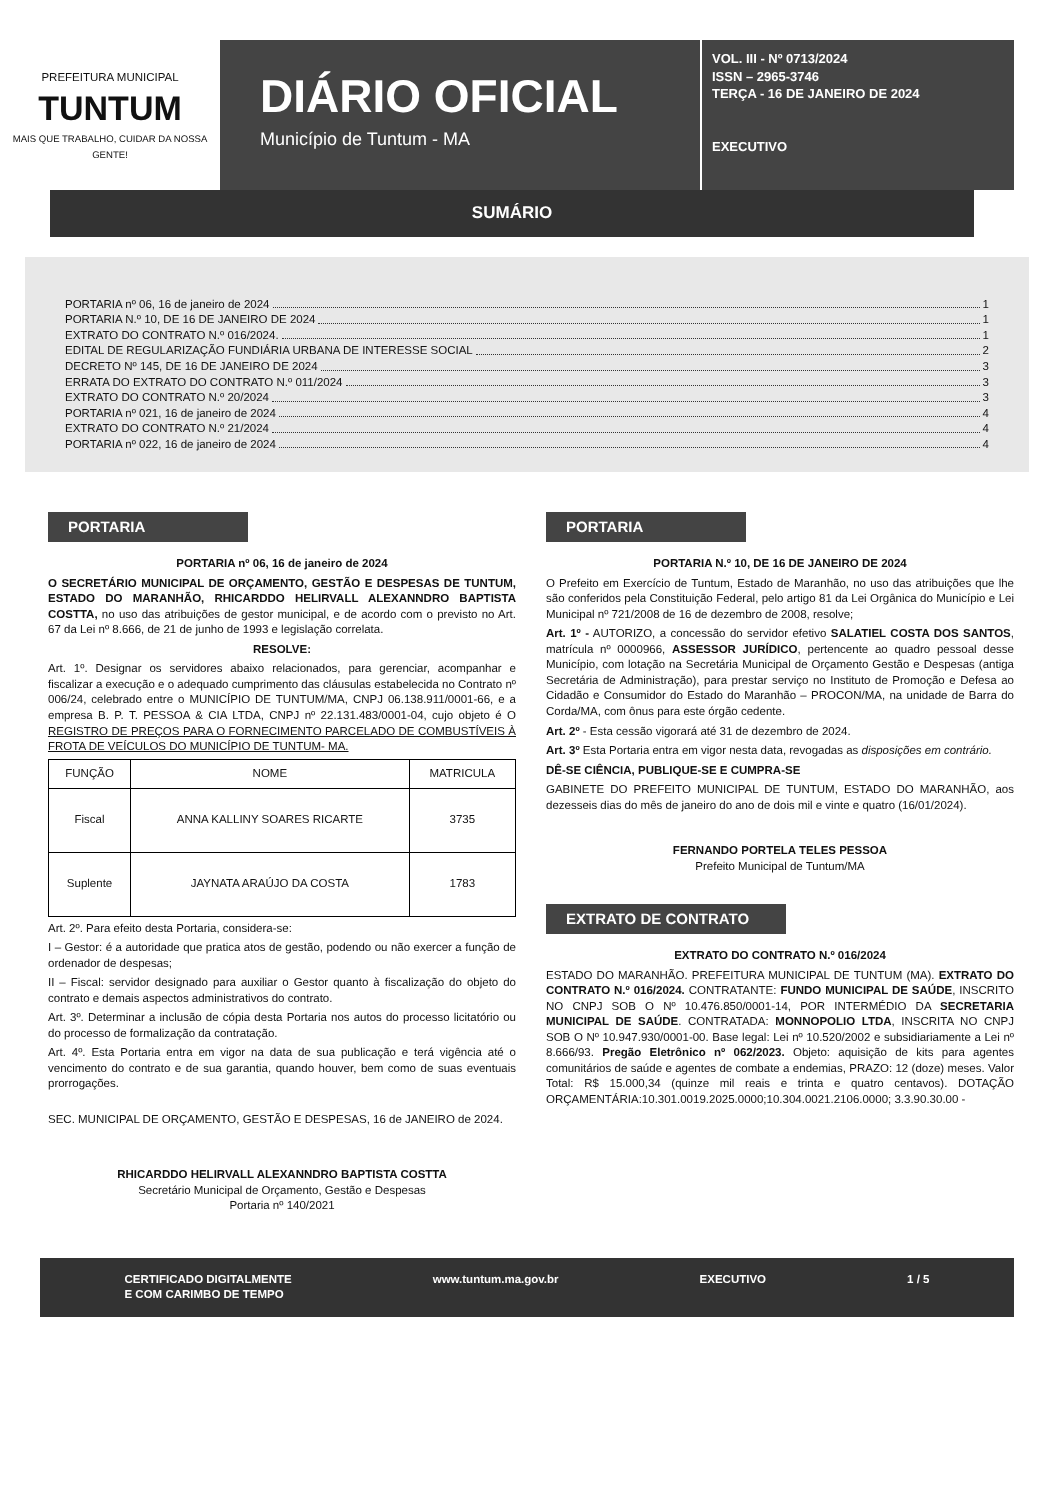PREFEITURA MUNICIPAL
TUNTUM
MAIS QUE TRABALHO, CUIDAR DA NOSSA GENTE!
DIÁRIO OFICIAL
Município de Tuntum - MA
VOL. III - Nº 0713/2024
ISSN – 2965-3746
TERÇA - 16 DE JANEIRO DE 2024
EXECUTIVO
SUMÁRIO
PORTARIA nº 06, 16 de janeiro de 2024 1
PORTARIA N.º 10, DE 16 DE JANEIRO DE 2024 1
EXTRATO DO CONTRATO N.º 016/2024. 1
EDITAL DE REGULARIZAÇÃO FUNDIÁRIA URBANA DE INTERESSE SOCIAL 2
DECRETO Nº 145, DE 16 DE JANEIRO DE 2024 3
ERRATA DO EXTRATO DO CONTRATO N.º 011/2024 3
EXTRATO DO CONTRATO N.º 20/2024 3
PORTARIA nº 021, 16 de janeiro de 2024 4
EXTRATO DO CONTRATO N.º 21/2024 4
PORTARIA nº 022, 16 de janeiro de 2024 4
PORTARIA
PORTARIA nº 06, 16 de janeiro de 2024
O SECRETÁRIO MUNICIPAL DE ORÇAMENTO, GESTÃO E DESPESAS DE TUNTUM, ESTADO DO MARANHÃO, RHICARDDO HELIRVALL ALEXANNDRO BAPTISTA COSTTA, no uso das atribuições de gestor municipal, e de acordo com o previsto no Art. 67 da Lei nº 8.666, de 21 de junho de 1993 e legislação correlata.
RESOLVE:
Art. 1º. Designar os servidores abaixo relacionados, para gerenciar, acompanhar e fiscalizar a execução e o adequado cumprimento das cláusulas estabelecida no Contrato nº 006/24, celebrado entre o MUNICÍPIO DE TUNTUM/MA, CNPJ 06.138.911/0001-66, e a empresa B. P. T. PESSOA & CIA LTDA, CNPJ nº 22.131.483/0001-04, cujo objeto é O REGISTRO DE PREÇOS PARA O FORNECIMENTO PARCELADO DE COMBUSTÍVEIS À FROTA DE VEÍCULOS DO MUNICÍPIO DE TUNTUM- MA.
| FUNÇÃO | NOME | MATRICULA |
| --- | --- | --- |
| Fiscal | ANNA KALLINY SOARES RICARTE | 3735 |
| Suplente | JAYNATA ARAÚJO DA COSTA | 1783 |
Art. 2º. Para efeito desta Portaria, considera-se:
I – Gestor: é a autoridade que pratica atos de gestão, podendo ou não exercer a função de ordenador de despesas;
II – Fiscal: servidor designado para auxiliar o Gestor quanto à fiscalização do objeto do contrato e demais aspectos administrativos do contrato.
Art. 3º. Determinar a inclusão de cópia desta Portaria nos autos do processo licitatório ou do processo de formalização da contratação.
Art. 4º. Esta Portaria entra em vigor na data de sua publicação e terá vigência até o vencimento do contrato e de sua garantia, quando houver, bem como de suas eventuais prorrogações.
SEC. MUNICIPAL DE ORÇAMENTO, GESTÃO E DESPESAS, 16 de JANEIRO de 2024.
RHICARDDO HELIRVALL ALEXANNDRO BAPTISTA COSTTA
Secretário Municipal de Orçamento, Gestão e Despesas
Portaria nº 140/2021
PORTARIA
PORTARIA N.º 10, DE 16 DE JANEIRO DE 2024
O Prefeito em Exercício de Tuntum, Estado de Maranhão, no uso das atribuições que lhe são conferidos pela Constituição Federal, pelo artigo 81 da Lei Orgânica do Município e Lei Municipal nº 721/2008 de 16 de dezembro de 2008, resolve;
Art. 1º - AUTORIZO, a concessão do servidor efetivo SALATIEL COSTA DOS SANTOS, matrícula nº 0000966, ASSESSOR JURÍDICO, pertencente ao quadro pessoal desse Município, com lotação na Secretária Municipal de Orçamento Gestão e Despesas (antiga Secretária de Administração), para prestar serviço no Instituto de Promoção e Defesa ao Cidadão e Consumidor do Estado do Maranhão – PROCON/MA, na unidade de Barra do Corda/MA, com ônus para este órgão cedente.
Art. 2º - Esta cessão vigorará até 31 de dezembro de 2024.
Art. 3º Esta Portaria entra em vigor nesta data, revogadas as disposições em contrário.
DÊ-SE CIÊNCIA, PUBLIQUE-SE E CUMPRA-SE
GABINETE DO PREFEITO MUNICIPAL DE TUNTUM, ESTADO DO MARANHÃO, aos dezesseis dias do mês de janeiro do ano de dois mil e vinte e quatro (16/01/2024).
FERNANDO PORTELA TELES PESSOA
Prefeito Municipal de Tuntum/MA
EXTRATO DE CONTRATO
EXTRATO DO CONTRATO N.º 016/2024
ESTADO DO MARANHÃO. PREFEITURA MUNICIPAL DE TUNTUM (MA). EXTRATO DO CONTRATO N.º 016/2024. CONTRATANTE: FUNDO MUNICIPAL DE SAÚDE, INSCRITO NO CNPJ SOB O Nº 10.476.850/0001-14, POR INTERMÉDIO DA SECRETARIA MUNICIPAL DE SAÚDE. CONTRATADA: MONNOPOLIO LTDA, INSCRITA NO CNPJ SOB O Nº 10.947.930/0001-00. Base legal: Lei nº 10.520/2002 e subsidiariamente a Lei nº 8.666/93. Pregão Eletrônico nº 062/2023. Objeto: aquisição de kits para agentes comunitários de saúde e agentes de combate a endemias, PRAZO: 12 (doze) meses. Valor Total: R$ 15.000,34 (quinze mil reais e trinta e quatro centavos). DOTAÇÃO ORÇAMENTÁRIA:10.301.0019.2025.0000;10.304.0021.2106.0000; 3.3.90.30.00 -
CERTIFICADO DIGITALMENTE
E COM CARIMBO DE TEMPO www.tuntum.ma.gov.br EXECUTIVO 1 / 5